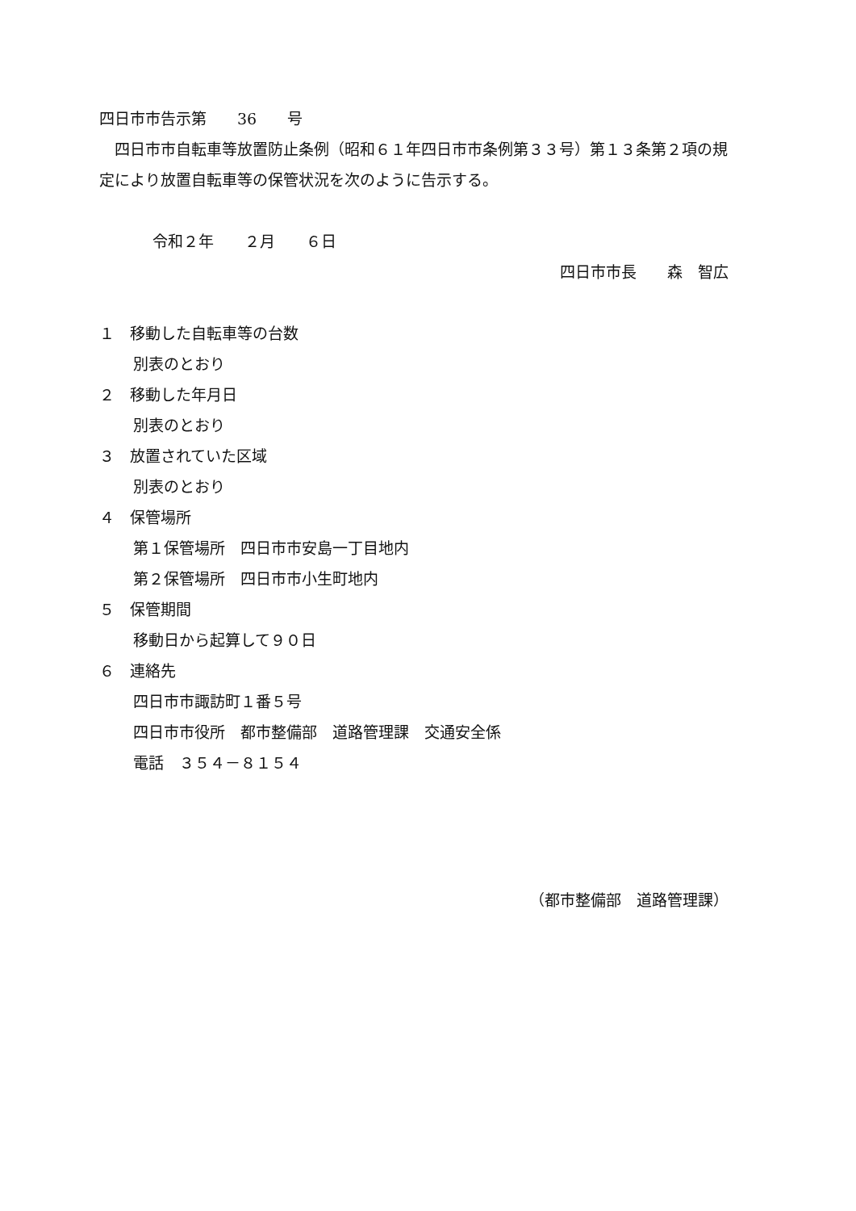四日市市告示第　　36　　号
　四日市市自転車等放置防止条例（昭和６１年四日市市条例第３３号）第１３条第２項の規定により放置自転車等の保管状況を次のように告示する。
令和２年　　２月　　６日
四日市市長　　森　智広
１　移動した自転車等の台数
別表のとおり
２　移動した年月日
別表のとおり
３　放置されていた区域
別表のとおり
４　保管場所
第１保管場所　四日市市安島一丁目地内
第２保管場所　四日市市小生町地内
５　保管期間
移動日から起算して９０日
６　連絡先
四日市市諏訪町１番５号
四日市市役所　都市整備部　道路管理課　交通安全係
電話　３５４－８１５４
（都市整備部　道路管理課）